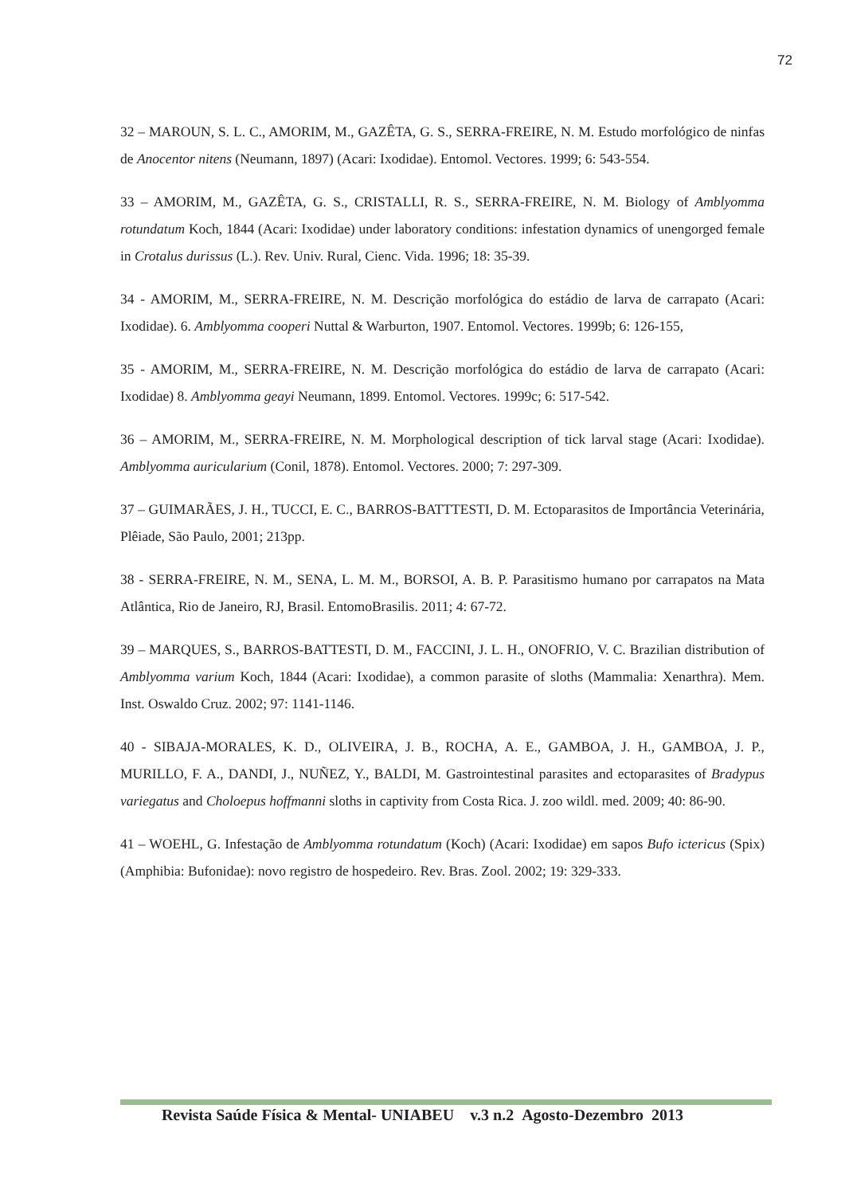72
32 – MAROUN, S. L. C., AMORIM, M., GAZÊTA, G. S., SERRA-FREIRE, N. M. Estudo morfológico de ninfas de Anocentor nitens (Neumann, 1897) (Acari: Ixodidae). Entomol. Vectores. 1999; 6: 543-554.
33 – AMORIM, M., GAZÊTA, G. S., CRISTALLI, R. S., SERRA-FREIRE, N. M. Biology of Amblyomma rotundatum Koch, 1844 (Acari: Ixodidae) under laboratory conditions: infestation dynamics of unengorged female in Crotalus durissus (L.). Rev. Univ. Rural, Cienc. Vida. 1996; 18: 35-39.
34 - AMORIM, M., SERRA-FREIRE, N. M. Descrição morfológica do estádio de larva de carrapato (Acari: Ixodidae). 6. Amblyomma cooperi Nuttal & Warburton, 1907. Entomol. Vectores. 1999b; 6: 126-155,
35 - AMORIM, M., SERRA-FREIRE, N. M. Descrição morfológica do estádio de larva de carrapato (Acari: Ixodidae) 8. Amblyomma geayi Neumann, 1899. Entomol. Vectores. 1999c; 6: 517-542.
36 – AMORIM, M., SERRA-FREIRE, N. M. Morphological description of tick larval stage (Acari: Ixodidae). Amblyomma auricularium (Conil, 1878). Entomol. Vectores. 2000; 7: 297-309.
37 – GUIMARÃES, J. H., TUCCI, E. C., BARROS-BATTTESTI, D. M. Ectoparasitos de Importância Veterinária, Plêiade, São Paulo, 2001; 213pp.
38 - SERRA-FREIRE, N. M., SENA, L. M. M., BORSOI, A. B. P. Parasitismo humano por carrapatos na Mata Atlântica, Rio de Janeiro, RJ, Brasil. EntomoBrasilis. 2011; 4: 67-72.
39 – MARQUES, S., BARROS-BATTESTI, D. M., FACCINI, J. L. H., ONOFRIO, V. C. Brazilian distribution of Amblyomma varium Koch, 1844 (Acari: Ixodidae), a common parasite of sloths (Mammalia: Xenarthra). Mem. Inst. Oswaldo Cruz. 2002; 97: 1141-1146.
40 - SIBAJA-MORALES, K. D., OLIVEIRA, J. B., ROCHA, A. E., GAMBOA, J. H., GAMBOA, J. P., MURILLO, F. A., DANDI, J., NUÑEZ, Y., BALDI, M. Gastrointestinal parasites and ectoparasites of Bradypus variegatus and Choloepus hoffmanni sloths in captivity from Costa Rica. J. zoo wildl. med. 2009; 40: 86-90.
41 – WOEHL, G. Infestação de Amblyomma rotundatum (Koch) (Acari: Ixodidae) em sapos Bufo ictericus (Spix) (Amphibia: Bufonidae): novo registro de hospedeiro. Rev. Bras. Zool. 2002; 19: 329-333.
Revista Saúde Física & Mental- UNIABEU v.3 n.2 Agosto-Dezembro 2013